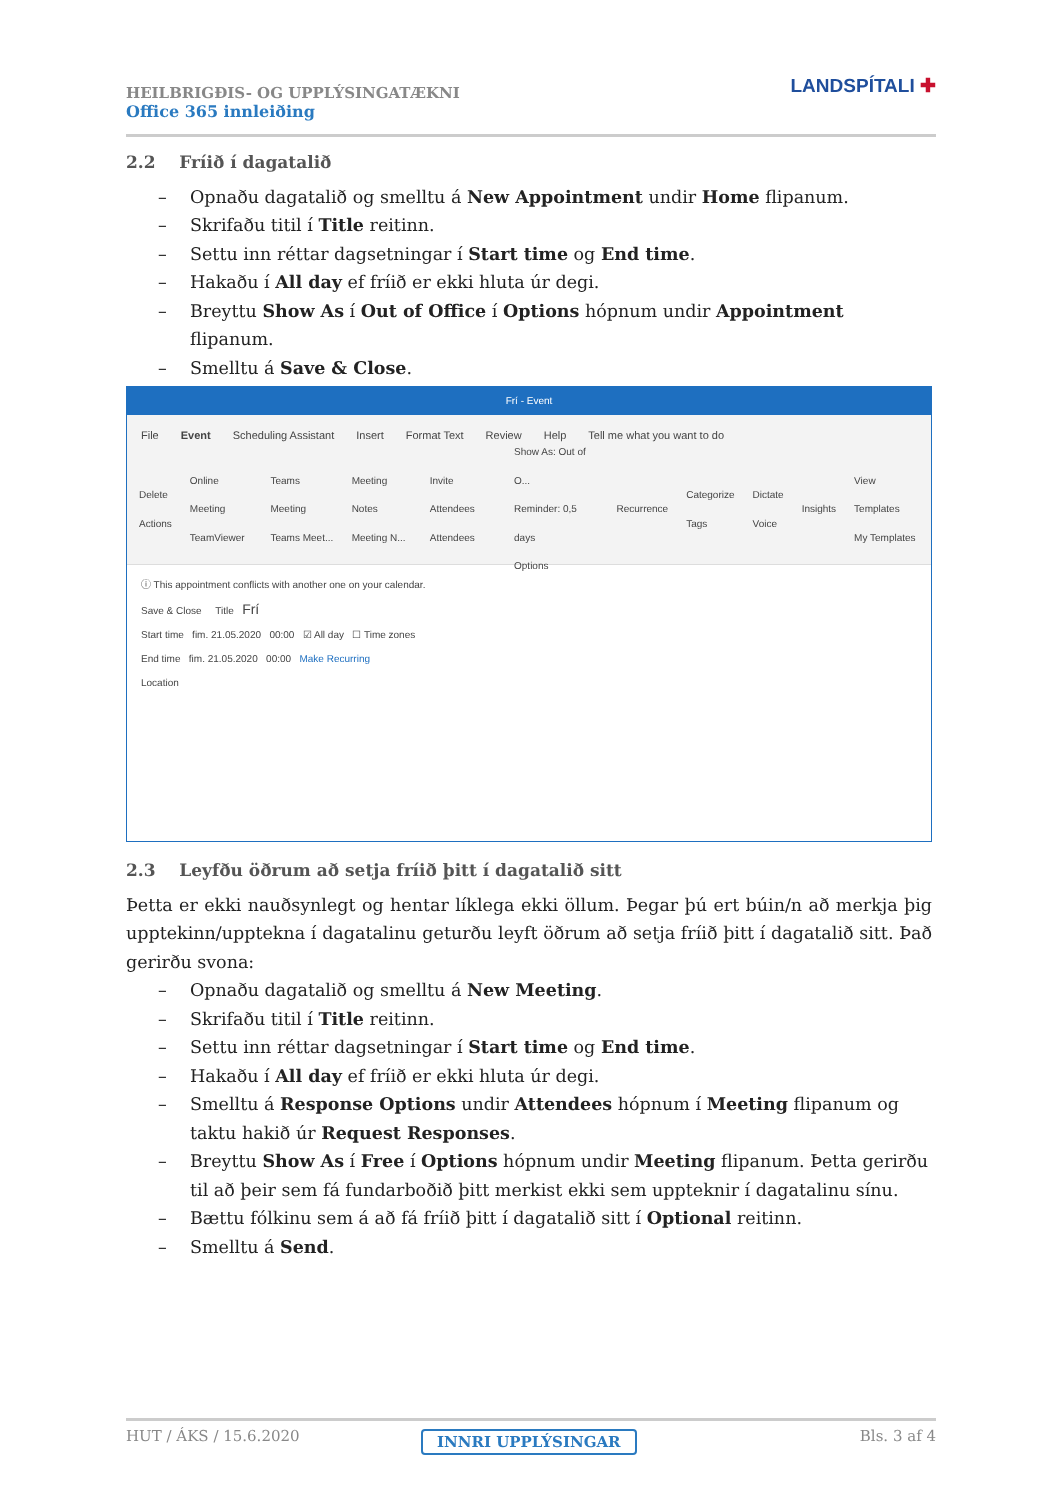HEILBRIGÐIS- OG UPPLÝSINGATÆKNI
Office 365 innleiðing
LANDSPÍTALI ✚
2.2 Fríið í dagatalið
– Opnaðu dagatalið og smelltu á New Appointment undir Home flipanum.
– Skrifaðu titil í Title reitinn.
– Settu inn réttar dagsetningar í Start time og End time.
– Hakaðu í All day ef fríið er ekki hluta úr degi.
– Breyttu Show As í Out of Office í Options hópnum undir Appointment flipanum.
– Smelltu á Save & Close.
Frí - Event
File Event Scheduling Assistant Insert Format Text Review Help Tell me what you want to do
Delete
Actions Online Meeting
TeamViewer Teams Meeting
Teams Meet... Meeting Notes
Meeting N... Invite Attendees
Attendees Show As: Out of O...
Reminder: 0,5 days
Options Recurrence Categorize
Tags Dictate
Voice Insights View Templates
My Templates
ⓘ This appointment conflicts with another one on your calendar.
Save & Close Title Frí
Start time fim. 21.05.2020 00:00 ☑ All day ☐ Time zones
End time fim. 21.05.2020 00:00 Make Recurring
Location
2.3 Leyfðu öðrum að setja fríið þitt í dagatalið sitt
Þetta er ekki nauðsynlegt og hentar líklega ekki öllum. Þegar þú ert búin/n að merkja þig upptekinn/upptekna í dagatalinu geturðu leyft öðrum að setja fríið þitt í dagatalið sitt. Það gerirðu svona:
– Opnaðu dagatalið og smelltu á New Meeting.
– Skrifaðu titil í Title reitinn.
– Settu inn réttar dagsetningar í Start time og End time.
– Hakaðu í All day ef fríið er ekki hluta úr degi.
– Smelltu á Response Options undir Attendees hópnum í Meeting flipanum og taktu hakið úr Request Responses.
– Breyttu Show As í Free í Options hópnum undir Meeting flipanum. Þetta gerirðu til að þeir sem fá fundarboðið þitt merkist ekki sem uppteknir í dagatalinu sínu.
– Bættu fólkinu sem á að fá fríið þitt í dagatalið sitt í Optional reitinn.
– Smelltu á Send.
HUT / ÁKS / 15.6.2020 Bls. 3 af 4
INNRI UPPLÝSINGAR